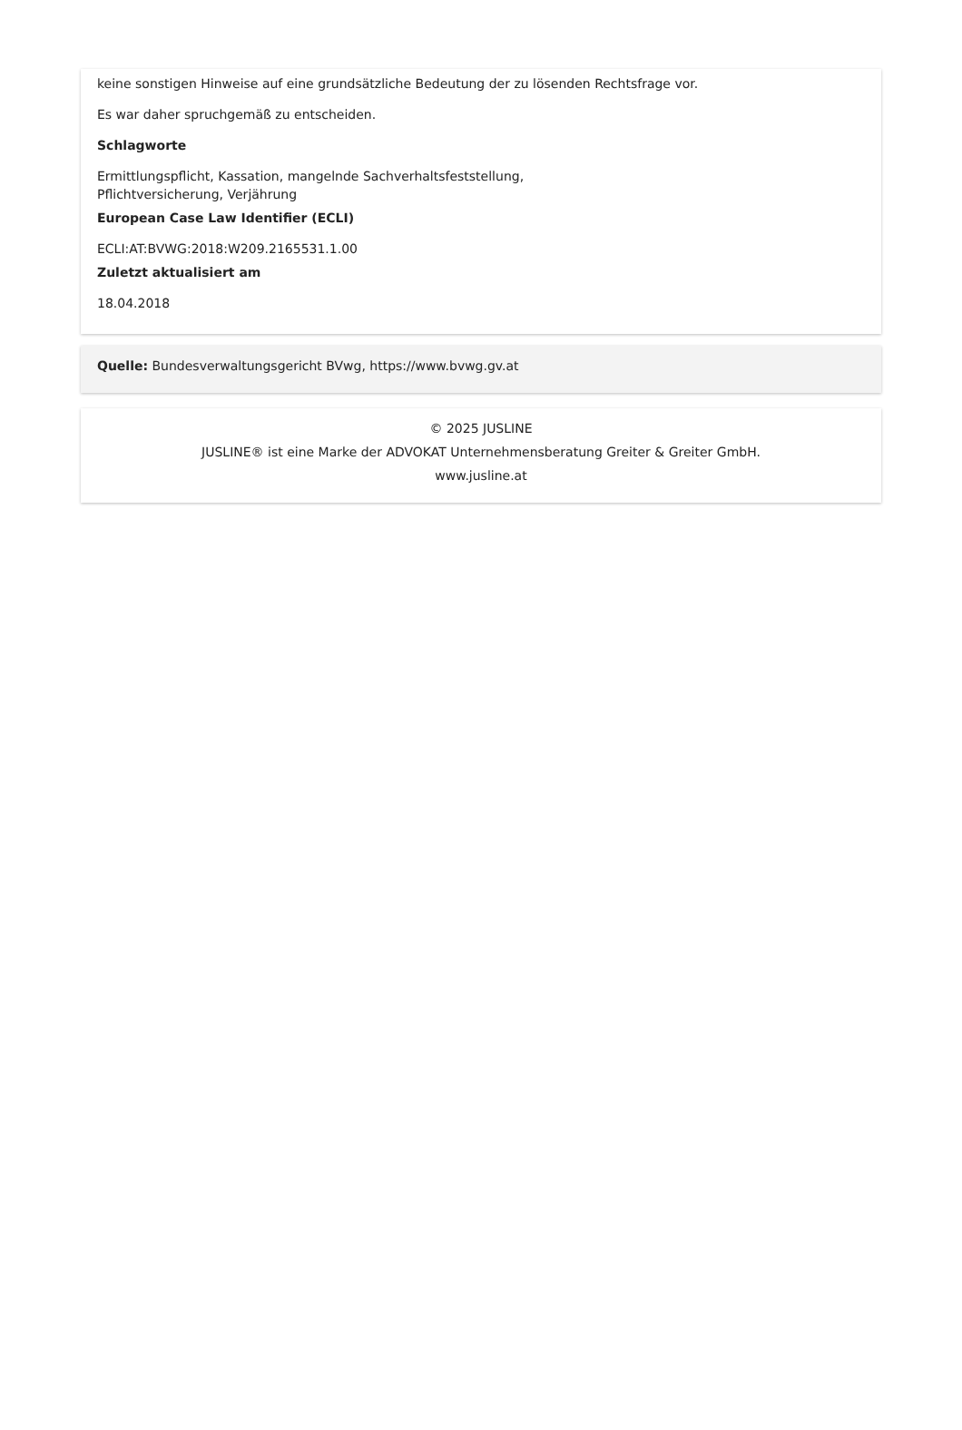keine sonstigen Hinweise auf eine grundsätzliche Bedeutung der zu lösenden Rechtsfrage vor.
Es war daher spruchgemäß zu entscheiden.
Schlagworte
Ermittlungspflicht, Kassation, mangelnde Sachverhaltsfeststellung,
Pflichtversicherung, Verjährung
European Case Law Identifier (ECLI)
ECLI:AT:BVWG:2018:W209.2165531.1.00
Zuletzt aktualisiert am
18.04.2018
Quelle: Bundesverwaltungsgericht BVwg, https://www.bvwg.gv.at
© 2025 JUSLINE
JUSLINE® ist eine Marke der ADVOKAT Unternehmensberatung Greiter & Greiter GmbH.
www.jusline.at